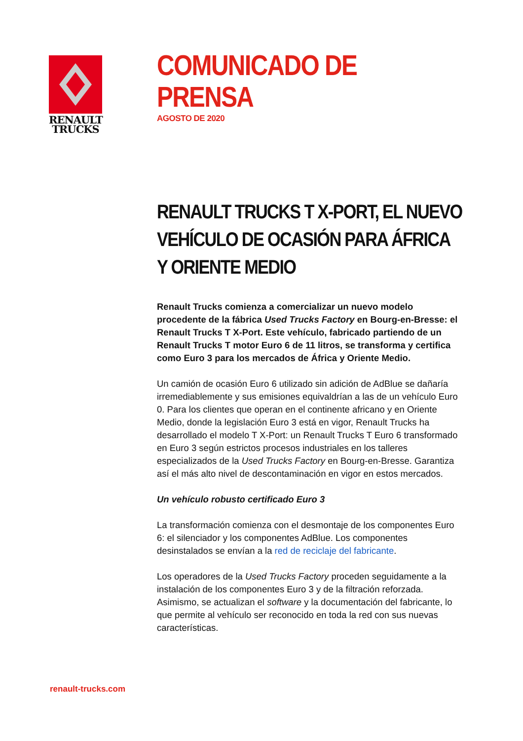RENAULT
TRUCKS
COMUNICADO DE
PRENSA
AGOSTO DE 2020
RENAULT TRUCKS T X-PORT, EL NUEVO VEHÍCULO DE OCASIÓN PARA ÁFRICA Y ORIENTE MEDIO
Renault Trucks comienza a comercializar un nuevo modelo procedente de la fábrica Used Trucks Factory en Bourg-en-Bresse: el Renault Trucks T X-Port. Este vehículo, fabricado partiendo de un Renault Trucks T motor Euro 6 de 11 litros, se transforma y certifica como Euro 3 para los mercados de África y Oriente Medio.
Un camión de ocasión Euro 6 utilizado sin adición de AdBlue se dañaría irremediablemente y sus emisiones equivaldrían a las de un vehículo Euro 0. Para los clientes que operan en el continente africano y en Oriente Medio, donde la legislación Euro 3 está en vigor, Renault Trucks ha desarrollado el modelo T X-Port: un Renault Trucks T Euro 6 transformado en Euro 3 según estrictos procesos industriales en los talleres especializados de la Used Trucks Factory en Bourg-en-Bresse. Garantiza así el más alto nivel de descontaminación en vigor en estos mercados.
Un vehículo robusto certificado Euro 3
La transformación comienza con el desmontaje de los componentes Euro 6: el silenciador y los componentes AdBlue. Los componentes desinstalados se envían a la red de reciclaje del fabricante.
Los operadores de la Used Trucks Factory proceden seguidamente a la instalación de los componentes Euro 3 y de la filtración reforzada. Asimismo, se actualizan el software y la documentación del fabricante, lo que permite al vehículo ser reconocido en toda la red con sus nuevas características.
renault-trucks.com